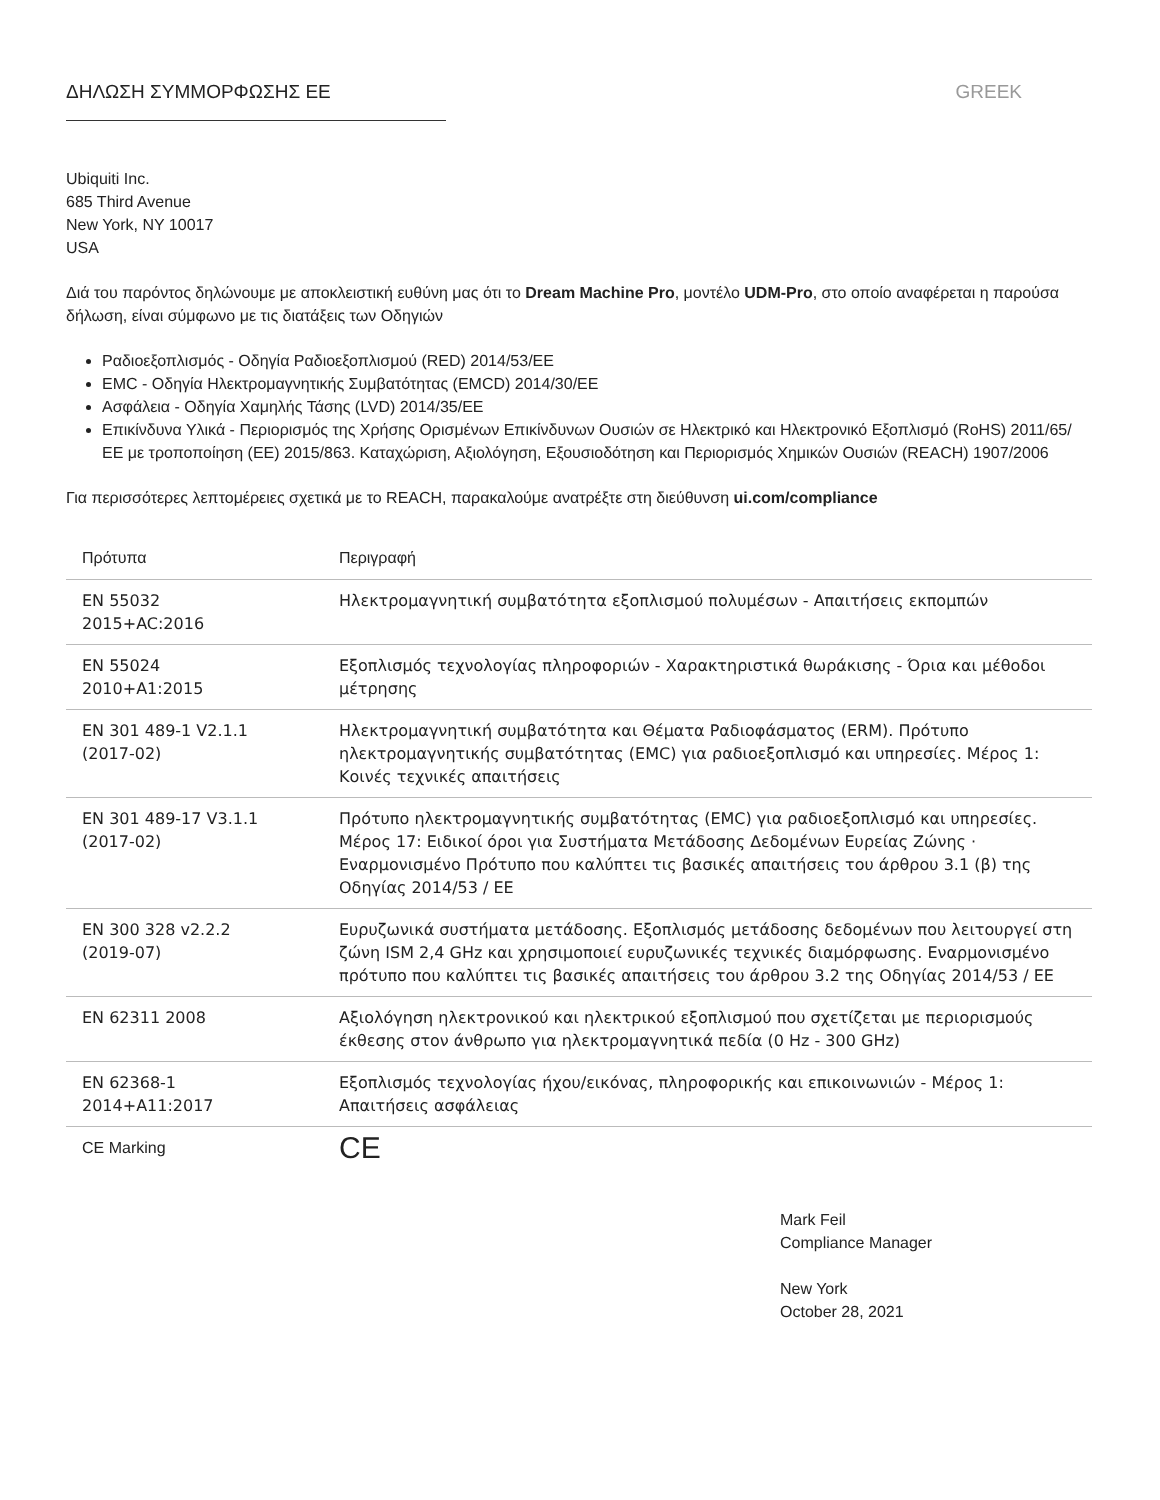ΔΗΛΩΣΗ ΣΥΜΜΟΡΦΩΣΗΣ ΕΕ GREEK
Ubiquiti Inc.
685 Third Avenue
New York, NY 10017
USA
Διά του παρόντος δηλώνουμε με αποκλειστική ευθύνη μας ότι το Dream Machine Pro, μοντέλο UDM-Pro, στο οποίο αναφέρεται η παρούσα δήλωση, είναι σύμφωνο με τις διατάξεις των Οδηγιών
Ραδιοεξοπλισμός - Οδηγία Ραδιοεξοπλισμού (RED) 2014/53/ΕΕ
EMC - Οδηγία Ηλεκτρομαγνητικής Συμβατότητας (EMCD) 2014/30/ΕΕ
Ασφάλεια - Οδηγία Χαμηλής Τάσης (LVD) 2014/35/ΕΕ
Επικίνδυνα Υλικά - Περιορισμός της Χρήσης Ορισμένων Επικίνδυνων Ουσιών σε Ηλεκτρικό και Ηλεκτρονικό Εξοπλισμό (RoHS) 2011/65/ΕΕ με τροποποίηση (ΕΕ) 2015/863. Καταχώριση, Αξιολόγηση, Εξουσιοδότηση και Περιορισμός Χημικών Ουσιών (REACH) 1907/2006
Για περισσότερες λεπτομέρειες σχετικά με το REACH, παρακαλούμε ανατρέξτε στη διεύθυνση ui.com/compliance
| Πρότυπα | Περιγραφή |
| --- | --- |
| EN 55032 2015+AC:2016 | Ηλεκτρομαγνητική συμβατότητα εξοπλισμού πολυμέσων - Απαιτήσεις εκπομπών |
| EN 55024 2010+A1:2015 | Εξοπλισμός τεχνολογίας πληροφοριών - Χαρακτηριστικά θωράκισης - Όρια και μέθοδοι μέτρησης |
| EN 301 489-1 V2.1.1 (2017-02) | Ηλεκτρομαγνητική συμβατότητα και Θέματα Ραδιοφάσματος (ERM). Πρότυπο ηλεκτρομαγνητικής συμβατότητας (EMC) για ραδιοεξοπλισμό και υπηρεσίες. Μέρος 1: Κοινές τεχνικές απαιτήσεις |
| EN 301 489-17 V3.1.1 (2017-02) | Πρότυπο ηλεκτρομαγνητικής συμβατότητας (EMC) για ραδιοεξοπλισμό και υπηρεσίες. Μέρος 17: Ειδικοί όροι για Συστήματα Μετάδοσης Δεδομένων Ευρείας Ζώνης · Εναρμονισμένο Πρότυπο που καλύπτει τις βασικές απαιτήσεις του άρθρου 3.1 (β) της Οδηγίας 2014/53 / ΕΕ |
| EN 300 328 v2.2.2 (2019-07) | Ευρυζωνικά συστήματα μετάδοσης. Εξοπλισμός μετάδοσης δεδομένων που λειτουργεί στη ζώνη ISM 2,4 GHz και χρησιμοποιεί ευρυζωνικές τεχνικές διαμόρφωσης. Εναρμονισμένο πρότυπο που καλύπτει τις βασικές απαιτήσεις του άρθρου 3.2 της Οδηγίας 2014/53 / ΕΕ |
| EN 62311 2008 | Αξιολόγηση ηλεκτρονικού και ηλεκτρικού εξοπλισμού που σχετίζεται με περιορισμούς έκθεσης στον άνθρωπο για ηλεκτρομαγνητικά πεδία (0 Hz - 300 GHz) |
| EN 62368-1 2014+A11:2017 | Εξοπλισμός τεχνολογίας ήχου/εικόνας, πληροφορικής και επικοινωνιών - Μέρος 1: Απαιτήσεις ασφάλειας |
| CE Marking | CE |
Mark Feil
Compliance Manager
New York
October 28, 2021